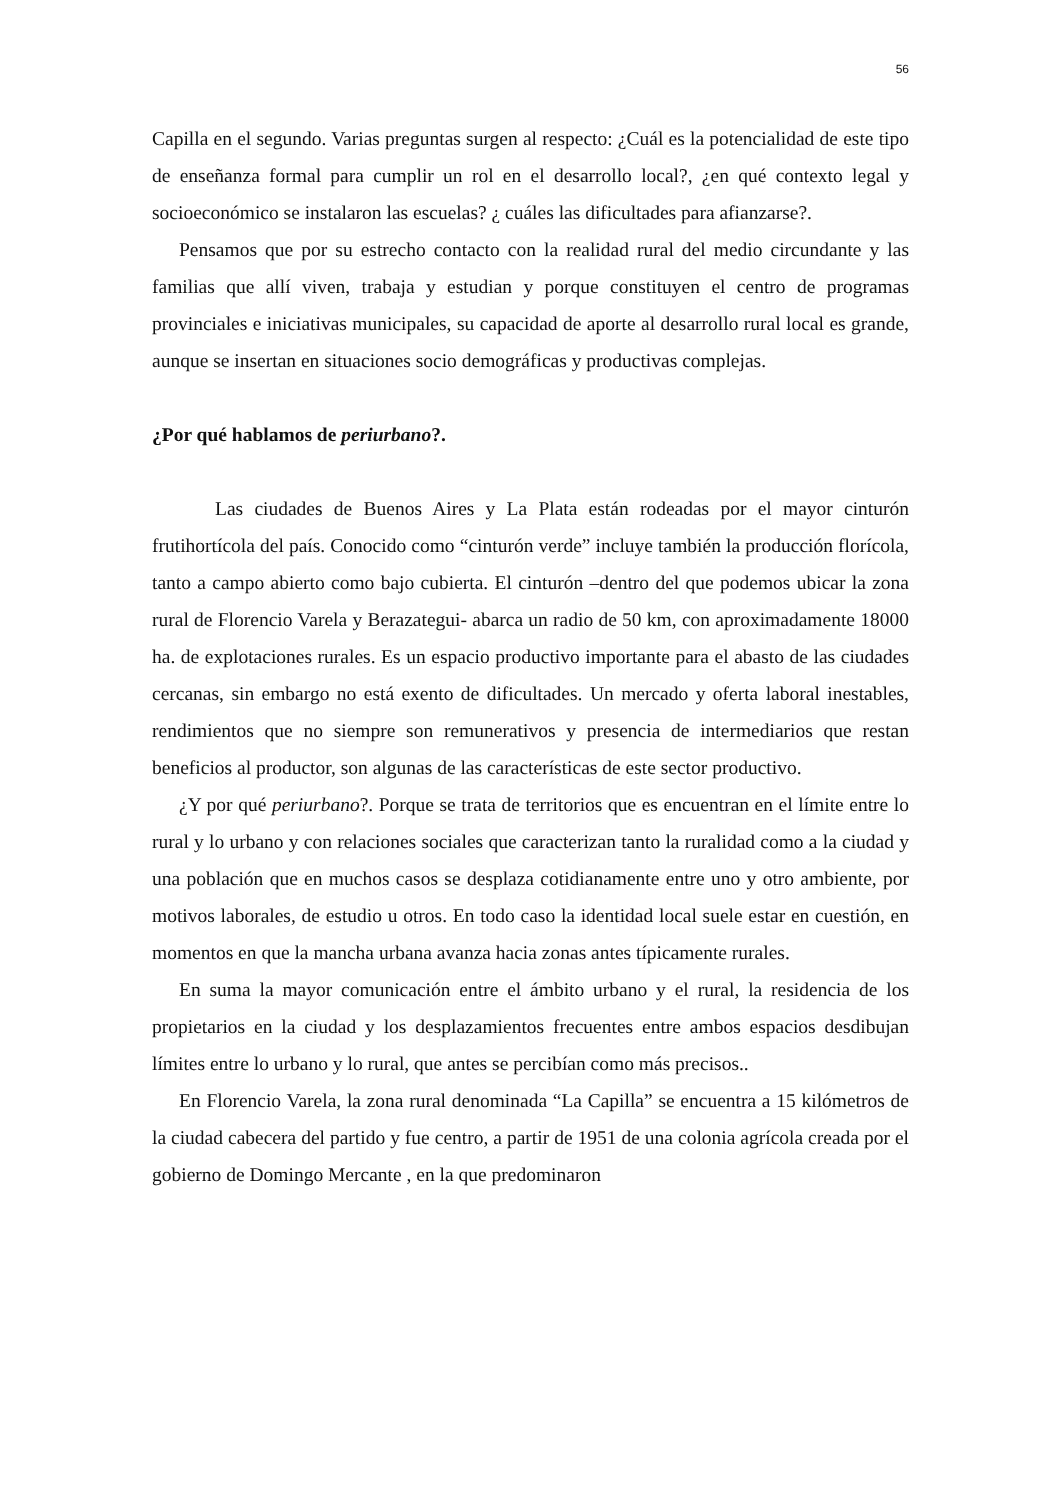56
Capilla en el segundo. Varias preguntas surgen al respecto: ¿Cuál es la potencialidad de este tipo de enseñanza formal para cumplir un rol en el desarrollo local?, ¿en qué contexto legal y socioeconómico se instalaron las escuelas? ¿ cuáles las dificultades para afianzarse?.
Pensamos que por su estrecho contacto con la realidad rural del medio circundante y las familias que allí viven, trabaja y estudian y porque constituyen el centro de programas provinciales e iniciativas municipales, su capacidad de aporte al desarrollo rural local es grande, aunque se insertan en situaciones socio demográficas y productivas complejas.
¿Por qué hablamos de periurbano?.
Las ciudades de Buenos Aires y La Plata están rodeadas por el mayor cinturón frutihortícola del país. Conocido como “cinturón verde” incluye también la producción florícola, tanto a campo abierto como bajo cubierta. El cinturón –dentro del que podemos ubicar la zona rural de Florencio Varela y Berazategui- abarca un radio de 50 km, con aproximadamente 18000 ha. de explotaciones rurales. Es un espacio productivo importante para el abasto de las ciudades cercanas, sin embargo no está exento de dificultades. Un mercado y oferta laboral inestables, rendimientos que no siempre son remunerativos y presencia de intermediarios que restan beneficios al productor, son algunas de las características de este sector productivo.
¿Y por qué periurbano?. Porque se trata de territorios que es encuentran en el límite entre lo rural y lo urbano y con relaciones sociales que caracterizan tanto la ruralidad como a la ciudad y una población que en muchos casos se desplaza cotidianamente entre uno y otro ambiente, por motivos laborales, de estudio u otros. En todo caso la identidad local suele estar en cuestión, en momentos en que la mancha urbana avanza hacia zonas antes típicamente rurales.
En suma la mayor comunicación entre el ámbito urbano y el rural, la residencia de los propietarios en la ciudad y los desplazamientos frecuentes entre ambos espacios desdibujan límites entre lo urbano y lo rural, que antes se percibían como más precisos..
En Florencio Varela, la zona rural denominada “La Capilla” se encuentra a 15 kilómetros de la ciudad cabecera del partido y fue centro, a partir de 1951 de una colonia agrícola creada por el gobierno de Domingo Mercante , en la que predominaron